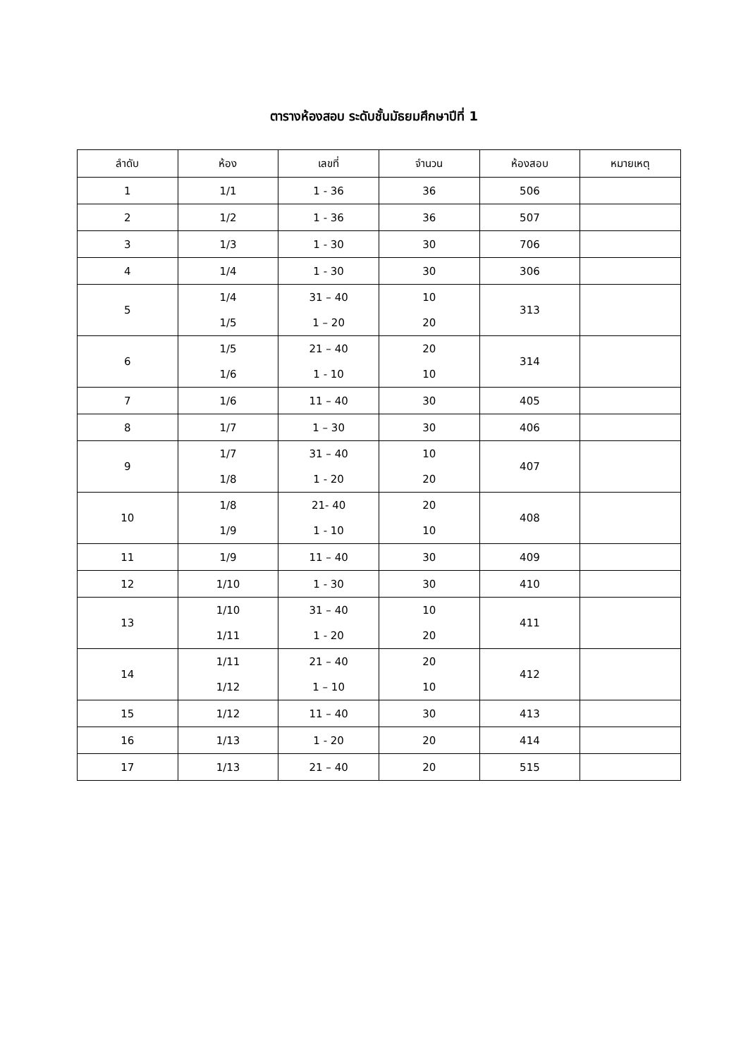ตารางห้องสอบ ระดับชั้นมัธยมศึกษาปีที่ 1
| ลำดับ | ห้อง | เลขที่ | จำนวน | ห้องสอบ | หมายเหตุ |
| --- | --- | --- | --- | --- | --- |
| 1 | 1/1 | 1 - 36 | 36 | 506 | |
| 2 | 1/2 | 1 - 36 | 36 | 507 | |
| 3 | 1/3 | 1 - 30 | 30 | 706 | |
| 4 | 1/4 | 1 - 30 | 30 | 306 | |
| 5 | 1/4 1/5 | 31 – 40 1 – 20 | 10 20 | 313 | |
| 6 | 1/5 1/6 | 21 – 40 1 - 10 | 20 10 | 314 | |
| 7 | 1/6 | 11 – 40 | 30 | 405 | |
| 8 | 1/7 | 1 – 30 | 30 | 406 | |
| 9 | 1/7 1/8 | 31 – 40 1 - 20 | 10 20 | 407 | |
| 10 | 1/8 1/9 | 21- 40 1 - 10 | 20 10 | 408 | |
| 11 | 1/9 | 11 – 40 | 30 | 409 | |
| 12 | 1/10 | 1 - 30 | 30 | 410 | |
| 13 | 1/10 1/11 | 31 – 40 1 - 20 | 10 20 | 411 | |
| 14 | 1/11 1/12 | 21 – 40 1 – 10 | 20 10 | 412 | |
| 15 | 1/12 | 11 – 40 | 30 | 413 | |
| 16 | 1/13 | 1 - 20 | 20 | 414 | |
| 17 | 1/13 | 21 – 40 | 20 | 515 | |